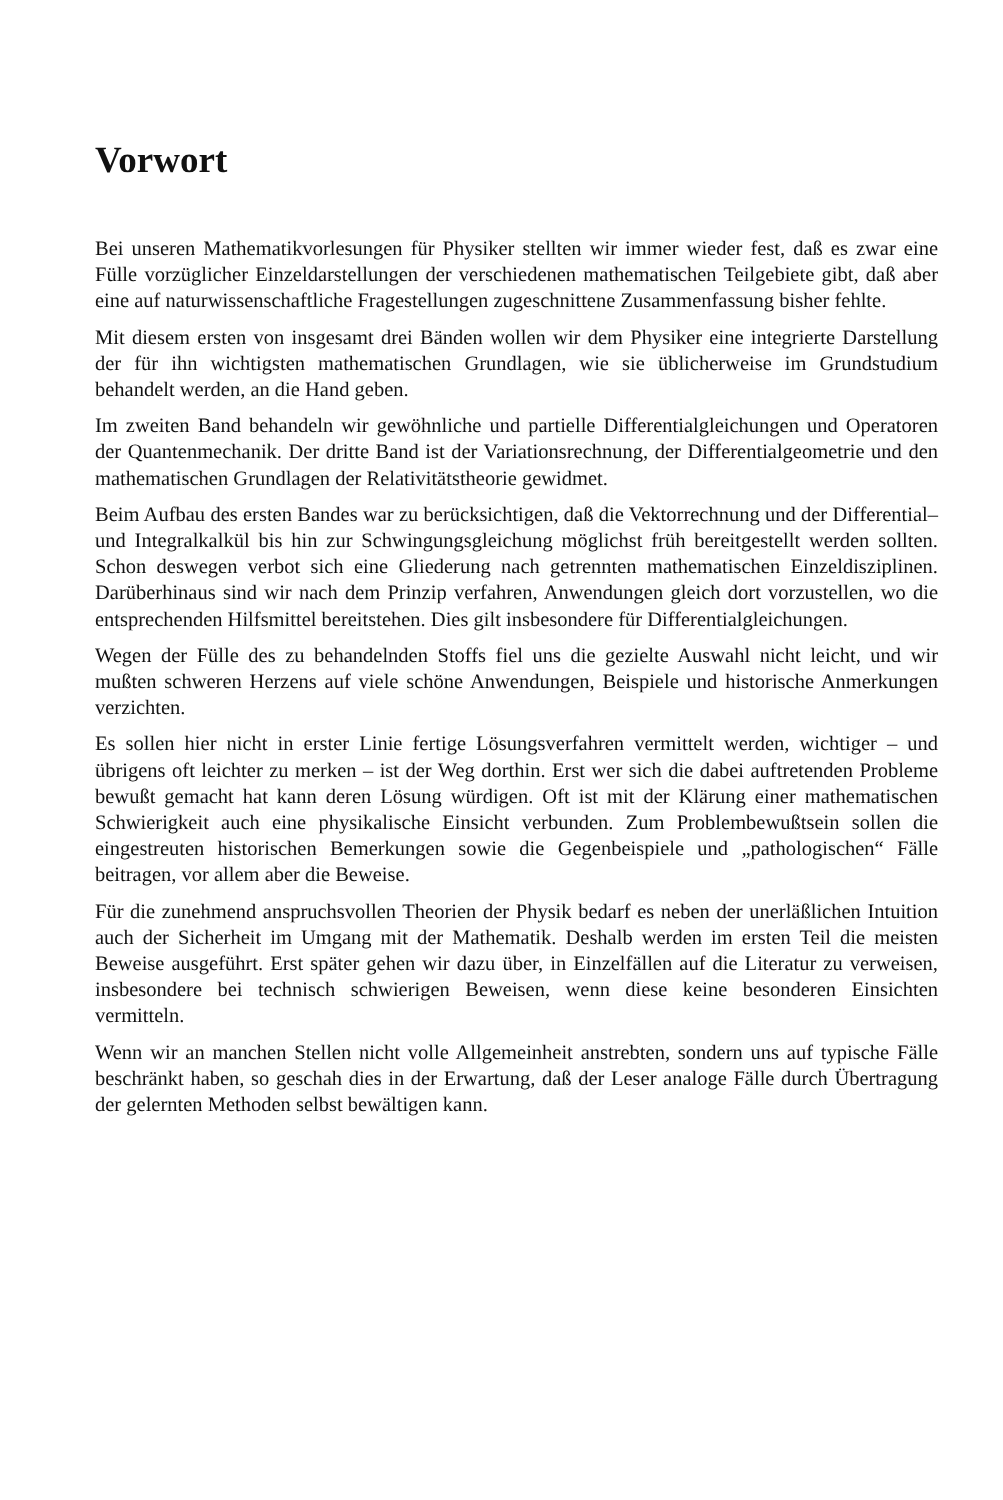Vorwort
Bei unseren Mathematikvorlesungen für Physiker stellten wir immer wieder fest, daß es zwar eine Fülle vorzüglicher Einzeldarstellungen der verschiedenen mathematischen Teilgebiete gibt, daß aber eine auf naturwissenschaftliche Fragestellungen zugeschnittene Zusammenfassung bisher fehlte.
Mit diesem ersten von insgesamt drei Bänden wollen wir dem Physiker eine integrierte Darstellung der für ihn wichtigsten mathematischen Grundlagen, wie sie üblicherweise im Grundstudium behandelt werden, an die Hand geben.
Im zweiten Band behandeln wir gewöhnliche und partielle Differentialgleichungen und Operatoren der Quantenmechanik. Der dritte Band ist der Variationsrechnung, der Differentialgeometrie und den mathematischen Grundlagen der Relativitätstheorie gewidmet.
Beim Aufbau des ersten Bandes war zu berücksichtigen, daß die Vektorrechnung und der Differential– und Integralkalkül bis hin zur Schwingungsgleichung möglichst früh bereitgestellt werden sollten. Schon deswegen verbot sich eine Gliederung nach getrennten mathematischen Einzeldisziplinen. Darüberhinaus sind wir nach dem Prinzip verfahren, Anwendungen gleich dort vorzustellen, wo die entsprechenden Hilfsmittel bereitstehen. Dies gilt insbesondere für Differentialgleichungen.
Wegen der Fülle des zu behandelnden Stoffs fiel uns die gezielte Auswahl nicht leicht, und wir mußten schweren Herzens auf viele schöne Anwendungen, Beispiele und historische Anmerkungen verzichten.
Es sollen hier nicht in erster Linie fertige Lösungsverfahren vermittelt werden, wichtiger – und übrigens oft leichter zu merken – ist der Weg dorthin. Erst wer sich die dabei auftretenden Probleme bewußt gemacht hat kann deren Lösung würdigen. Oft ist mit der Klärung einer mathematischen Schwierigkeit auch eine physikalische Einsicht verbunden. Zum Problembewußtsein sollen die eingestreuten historischen Bemerkungen sowie die Gegenbeispiele und „pathologischen“ Fälle beitragen, vor allem aber die Beweise.
Für die zunehmend anspruchsvollen Theorien der Physik bedarf es neben der unerläßlichen Intuition auch der Sicherheit im Umgang mit der Mathematik. Deshalb werden im ersten Teil die meisten Beweise ausgeführt. Erst später gehen wir dazu über, in Einzelfällen auf die Literatur zu verweisen, insbesondere bei technisch schwierigen Beweisen, wenn diese keine besonderen Einsichten vermitteln.
Wenn wir an manchen Stellen nicht volle Allgemeinheit anstrebten, sondern uns auf typische Fälle beschränkt haben, so geschah dies in der Erwartung, daß der Leser analoge Fälle durch Übertragung der gelernten Methoden selbst bewältigen kann.